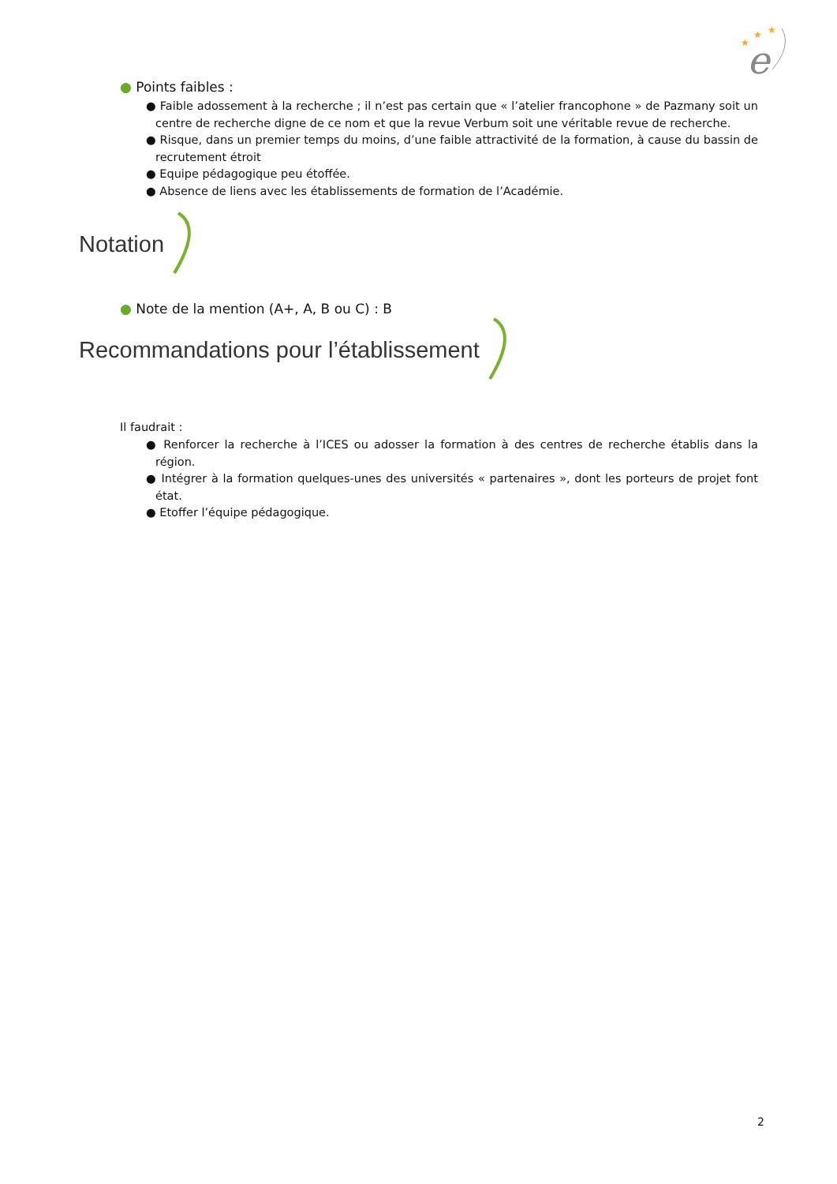★
★
★
e
● Points faibles :
● Faible adossement à la recherche ; il n’est pas certain que « l’atelier francophone » de Pazmany soit un centre de recherche digne de ce nom et que la revue Verbum soit une véritable revue de recherche.
● Risque, dans un premier temps du moins, d’une faible attractivité de la formation, à cause du bassin de recrutement étroit
● Equipe pédagogique peu étoffée.
● Absence de liens avec les établissements de formation de l’Académie.
Notation
● Note de la mention (A+, A, B ou C) : B
Recommandations pour l’établissement
Il faudrait :
● Renforcer la recherche à l’ICES ou adosser la formation à des centres de recherche établis dans la région.
● Intégrer à la formation quelques-unes des universités « partenaires », dont les porteurs de projet font état.
● Etoffer l’équipe pédagogique.
2